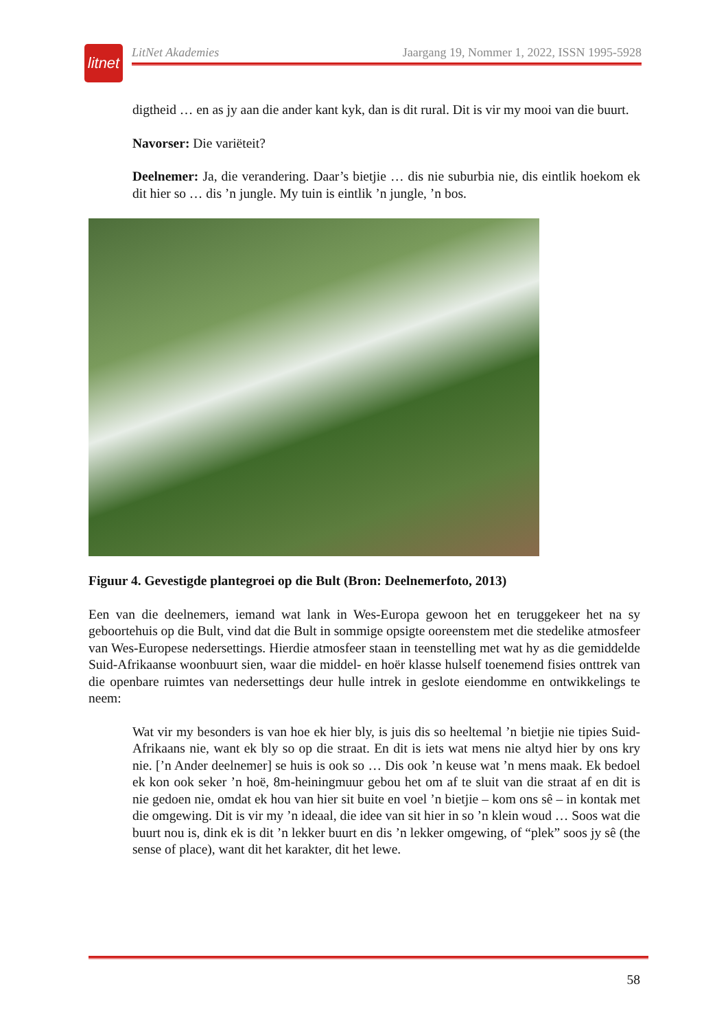litnet
LitNet Akademies Jaargang 19, Nommer 1, 2022, ISSN 1995-5928
digtheid … en as jy aan die ander kant kyk, dan is dit rural. Dit is vir my mooi van die buurt.
Navorser: Die variëteit?
Deelnemer: Ja, die verandering. Daar’s bietjie … dis nie suburbia nie, dis eintlik hoekom ek dit hier so … dis ’n jungle. My tuin is eintlik ’n jungle, ’n bos.
Figuur 4. Gevestigde plantegroei op die Bult (Bron: Deelnemerfoto, 2013)
Een van die deelnemers, iemand wat lank in Wes-Europa gewoon het en teruggekeer het na sy geboortehuis op die Bult, vind dat die Bult in sommige opsigte ooreenstem met die stedelike atmosfeer van Wes-Europese nedersettings. Hierdie atmosfeer staan in teenstelling met wat hy as die gemiddelde Suid-Afrikaanse woonbuurt sien, waar die middel- en hoër klasse hulself toenemend fisies onttrek van die openbare ruimtes van nedersettings deur hulle intrek in geslote eiendomme en ontwikkelings te neem:
Wat vir my besonders is van hoe ek hier bly, is juis dis so heeltemal ’n bietjie nie tipies Suid-Afrikaans nie, want ek bly so op die straat. En dit is iets wat mens nie altyd hier by ons kry nie. [’n Ander deelnemer] se huis is ook so … Dis ook ’n keuse wat ’n mens maak. Ek bedoel ek kon ook seker ’n hoë, 8m-heiningmuur gebou het om af te sluit van die straat af en dit is nie gedoen nie, omdat ek hou van hier sit buite en voel ’n bietjie – kom ons sê – in kontak met die omgewing. Dit is vir my ’n ideaal, die idee van sit hier in so ’n klein woud … Soos wat die buurt nou is, dink ek is dit ’n lekker buurt en dis ’n lekker omgewing, of “plek” soos jy sê (the sense of place), want dit het karakter, dit het lewe.
58